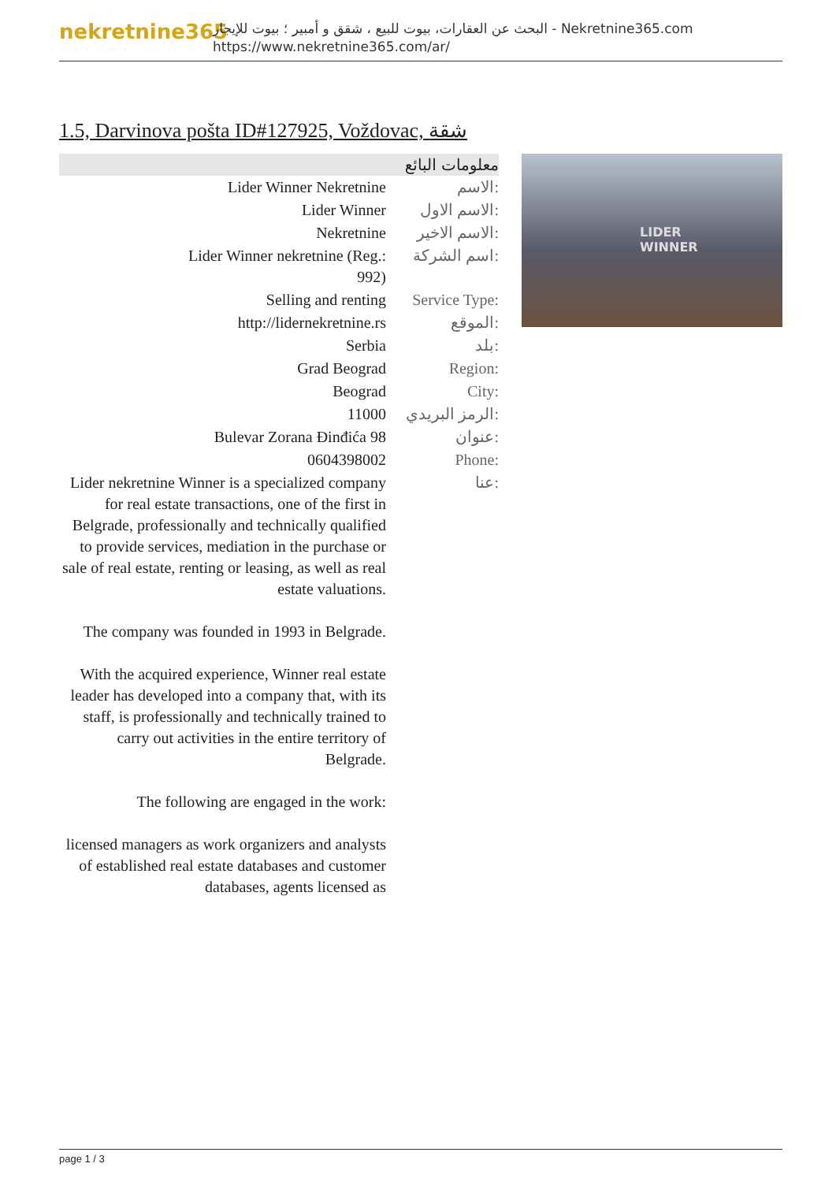nekretnine365
البحث عن العقارات، بيوت للبيع ، شقق و أمبير ؛ بيوت للإيجار - Nekretnine365.com
https://www.nekretnine365.com/ar/
1.5, Darvinova pošta ID#127925, Voždovac, شقة
| معلومات البائع | |
| --- | --- |
| Lider Winner Nekretnine | الاسم: |
| Lider Winner | الاسم الاول: |
| Nekretnine | الاسم الاخير: |
| Lider Winner nekretnine (Reg.: 992) | اسم الشركة: |
| Selling and renting | Service Type: |
| http://lidernekretnine.rs | الموقع: |
| Serbia | بلد: |
| Grad Beograd | Region: |
| Beograd | City: |
| 11000 | الرمز البريدي: |
| Bulevar Zorana Đinđića 98 | عنوان: |
| 0604398002 | Phone: |
| Lider nekretnine Winner is a specialized company for real estate transactions, one of the first in Belgrade, professionally and technically qualified to provide services, mediation in the purchase or sale of real estate, renting or leasing, as well as real estate valuations. The company was founded in 1993 in Belgrade. With the acquired experience, Winner real estate leader has developed into a company that, with its staff, is professionally and technically trained to carry out activities in the entire territory of Belgrade. The following are engaged in the work: licensed managers as work organizers and analysts of established real estate databases and customer databases, agents licensed as | عنا: |
LIDER
WINNER
page 1 / 3